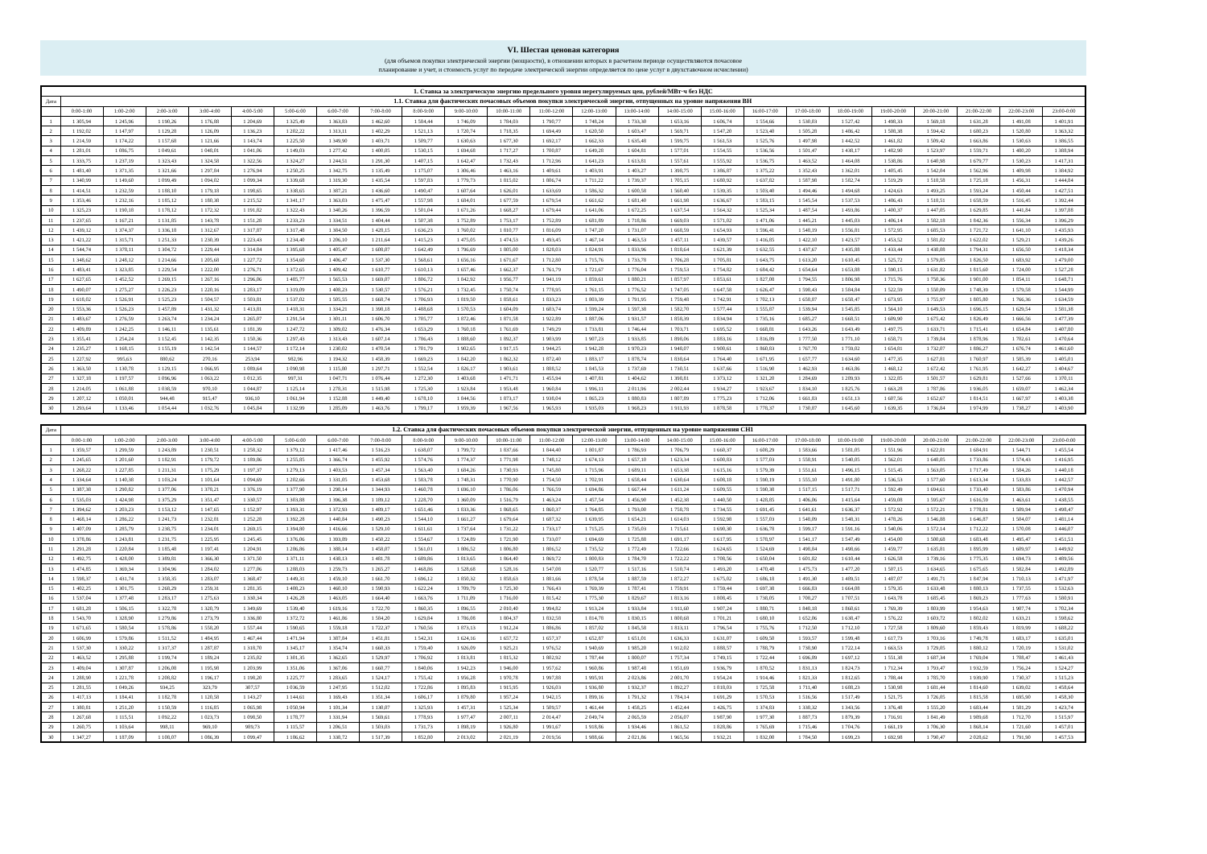VI. Шестая ценовая категория
(для объемов покупки электрической энергии (мощности), в отношении которых в расчетном периоде осуществляются почасовое
планирование и учет, и стоимость услуг по передаче электрической энергии определяется по цене услуг в двухставочном исчислении)
| 1. Ставка за электрическую энергию предельного уровня нерегулируемых цен, рублей/МВт·ч без НДС | | | | | | | | | | | | | | | | | | | | | | | | |
| --- | --- | --- | --- | --- | --- | --- | --- | --- | --- | --- | --- | --- | --- | --- | --- | --- | --- | --- | --- | --- | --- | --- | --- | --- |
| Дата | 1.1. Ставка для фактических почасовых объемов покупки электрической энергии, отпущенных на уровне напряжения ВН | | | | | | | | | | | | | | | | | | | | | | | |
| | 0:00-1:00 | 1:00-2:00 | 2:00-3:00 | 3:00-4:00 | 4:00-5:00 | 5:00-6:00 | 6:00-7:00 | 7:00-8:00 | 8:00-9:00 | 9:00-10:00 | 10:00-11:00 | 11:00-12:00 | 12:00-13:00 | 13:00-14:00 | 14:00-15:00 | 15:00-16:00 | 16:00-17:00 | 17:00-18:00 | 18:00-19:00 | 19:00-20:00 | 20:00-21:00 | 21:00-22:00 | 22:00-23:00 | 23:00-0:00 |
| 1 | 1 305,94 | 1 245,96 | 1 190,26 | 1 176,88 | 1 204,69 | 1 325,49 | 1 363,83 | 1 462,60 | 1 584,44 | 1 746,09 | 1 784,03 | 1 790,77 | 1 748,24 | 1 733,30 | 1 653,16 | 1 606,74 | 1 554,66 | 1 530,03 | 1 527,42 | 1 498,33 | 1 569,18 | 1 631,28 | 1 491,08 | 1 401,91 |
| 2 | 1 192,02 | 1 147,97 | 1 129,28 | 1 126,09 | 1 136,23 | 1 202,22 | 1 313,11 | 1 402,29 | 1 521,13 | 1 720,74 | 1 718,35 | 1 694,49 | 1 620,50 | 1 603,47 | 1 569,71 | 1 547,20 | 1 523,40 | 1 505,28 | 1 486,42 | 1 508,38 | 1 594,42 | 1 680,23 | 1 520,80 | 1 363,32 |
| 3 | 1 214,59 | 1 174,22 | 1 157,68 | 1 121,66 | 1 143,74 | 1 225,50 | 1 349,90 | 1 403,71 | 1 509,77 | 1 630,63 | 1 677,30 | 1 692,17 | 1 662,33 | 1 635,48 | 1 599,75 | 1 561,53 | 1 525,76 | 1 497,98 | 1 442,52 | 1 461,82 | 1 509,42 | 1 663,86 | 1 530,63 | 1 386,55 |
| 4 | 1 281,01 | 1 086,75 | 1 049,61 | 1 048,01 | 1 041,06 | 1 149,03 | 1 277,42 | 1 400,05 | 1 530,15 | 1 694,68 | 1 717,27 | 1 700,87 | 1 649,28 | 1 604,81 | 1 577,01 | 1 554,55 | 1 536,56 | 1 501,47 | 1 438,17 | 1 482,90 | 1 523,97 | 1 559,71 | 1 480,20 | 1 388,94 |
| 5 | 1 333,75 | 1 237,19 | 1 323,43 | 1 324,58 | 1 322,56 | 1 324,27 | 1 244,51 | 1 291,30 | 1 407,15 | 1 642,47 | 1 732,43 | 1 712,96 | 1 641,23 | 1 613,81 | 1 557,61 | 1 555,92 | 1 536,75 | 1 463,52 | 1 464,08 | 1 538,86 | 1 640,98 | 1 679,77 | 1 530,23 | 1 417,31 |
| 6 | 1 481,40 | 1 371,35 | 1 321,66 | 1 297,84 | 1 276,94 | 1 250,25 | 1 342,75 | 1 135,49 | 1 175,07 | 1 306,46 | 1 463,16 | 1 409,61 | 1 403,91 | 1 403,27 | 1 398,75 | 1 386,87 | 1 375,22 | 1 352,43 | 1 362,01 | 1 405,45 | 1 542,04 | 1 562,96 | 1 409,98 | 1 384,92 |
| 7 | 1 340,99 | 1 149,60 | 1 099,49 | 1 094,02 | 1 099,34 | 1 339,68 | 1 319,30 | 1 435,54 | 1 597,83 | 1 779,73 | 1 815,02 | 1 806,74 | 1 711,22 | 1 739,37 | 1 705,15 | 1 680,92 | 1 637,82 | 1 587,98 | 1 582,74 | 1 519,29 | 1 518,58 | 1 725,18 | 1 456,31 | 1 444,84 |
| 8 | 1 414,51 | 1 232,59 | 1 188,10 | 1 179,18 | 1 198,65 | 1 338,65 | 1 387,21 | 1 436,60 | 1 490,47 | 1 607,64 | 1 626,01 | 1 633,69 | 1 586,32 | 1 600,58 | 1 560,40 | 1 539,35 | 1 503,40 | 1 494,46 | 1 494,68 | 1 424,63 | 1 493,25 | 1 593,24 | 1 450,44 | 1 427,51 |
| 9 | 1 353,46 | 1 232,16 | 1 185,12 | 1 180,38 | 1 215,52 | 1 341,17 | 1 363,03 | 1 475,47 | 1 557,98 | 1 684,01 | 1 677,59 | 1 679,54 | 1 661,62 | 1 681,40 | 1 661,98 | 1 636,67 | 1 583,15 | 1 545,54 | 1 537,53 | 1 486,43 | 1 518,51 | 1 658,59 | 1 516,45 | 1 392,44 |
| 10 | 1 325,23 | 1 190,18 | 1 178,12 | 1 172,32 | 1 191,82 | 1 322,43 | 1 340,26 | 1 396,59 | 1 501,04 | 1 671,26 | 1 668,27 | 1 679,44 | 1 641,06 | 1 672,25 | 1 637,54 | 1 564,32 | 1 525,34 | 1 487,54 | 1 493,86 | 1 400,37 | 1 447,05 | 1 629,85 | 1 441,84 | 1 397,88 |
| 11 | 1 237,65 | 1 167,21 | 1 131,85 | 1 143,78 | 1 151,28 | 1 233,23 | 1 334,51 | 1 404,44 | 1 507,38 | 1 752,89 | 1 753,17 | 1 752,89 | 1 681,89 | 1 718,86 | 1 669,03 | 1 571,02 | 1 471,06 | 1 445,21 | 1 445,03 | 1 406,14 | 1 582,18 | 1 842,36 | 1 556,34 | 1 396,29 |
| 12 | 1 439,12 | 1 374,37 | 1 336,18 | 1 312,67 | 1 317,87 | 1 317,48 | 1 384,50 | 1 428,15 | 1 636,23 | 1 760,02 | 1 810,77 | 1 816,09 | 1 747,20 | 1 731,07 | 1 668,59 | 1 654,93 | 1 596,41 | 1 548,19 | 1 556,81 | 1 572,95 | 1 685,53 | 1 721,72 | 1 641,10 | 1 435,93 |
| 13 | 1 421,22 | 1 315,71 | 1 251,33 | 1 230,39 | 1 223,43 | 1 234,40 | 1 206,10 | 1 211,64 | 1 415,23 | 1 475,05 | 1 474,53 | 1 493,45 | 1 467,14 | 1 463,53 | 1 457,11 | 1 439,57 | 1 416,85 | 1 422,10 | 1 423,57 | 1 453,52 | 1 581,02 | 1 622,02 | 1 529,21 | 1 439,26 |
| 14 | 1 544,74 | 1 378,11 | 1 304,72 | 1 229,44 | 1 314,84 | 1 395,68 | 1 405,47 | 1 608,07 | 1 642,49 | 1 796,69 | 1 805,00 | 1 828,03 | 1 824,91 | 1 833,96 | 1 818,64 | 1 621,39 | 1 632,55 | 1 437,67 | 1 435,88 | 1 433,44 | 1 438,08 | 1 794,31 | 1 656,50 | 1 418,34 |
| 15 | 1 348,62 | 1 248,12 | 1 214,66 | 1 205,68 | 1 227,72 | 1 354,60 | 1 406,47 | 1 537,30 | 1 568,61 | 1 656,16 | 1 671,67 | 1 712,80 | 1 715,76 | 1 733,78 | 1 706,28 | 1 705,81 | 1 643,75 | 1 613,20 | 1 610,45 | 1 525,72 | 1 579,85 | 1 826,50 | 1 683,92 | 1 479,00 |
| 16 | 1 483,41 | 1 323,85 | 1 229,54 | 1 222,00 | 1 276,71 | 1 372,65 | 1 409,42 | 1 610,77 | 1 610,13 | 1 657,46 | 1 662,37 | 1 761,79 | 1 721,67 | 1 776,04 | 1 759,53 | 1 754,82 | 1 684,42 | 1 654,64 | 1 653,88 | 1 590,15 | 1 631,82 | 1 815,60 | 1 724,00 | 1 527,28 |
| 17 | 1 627,65 | 1 452,52 | 1 269,15 | 1 267,16 | 1 296,06 | 1 485,77 | 1 565,53 | 1 669,07 | 1 806,72 | 1 842,92 | 1 956,77 | 1 941,19 | 1 859,61 | 1 880,21 | 1 857,97 | 1 853,61 | 1 827,08 | 1 794,55 | 1 806,98 | 1 715,76 | 1 750,36 | 1 901,00 | 1 854,11 | 1 648,71 |
| 18 | 1 490,07 | 1 275,27 | 1 226,23 | 1 220,16 | 1 283,17 | 1 319,09 | 1 408,23 | 1 530,57 | 1 576,21 | 1 732,45 | 1 750,74 | 1 778,95 | 1 761,15 | 1 776,52 | 1 747,05 | 1 647,58 | 1 626,47 | 1 598,43 | 1 584,84 | 1 522,59 | 1 550,09 | 1 748,39 | 1 579,58 | 1 544,99 |
| 19 | 1 618,02 | 1 526,91 | 1 525,23 | 1 504,57 | 1 503,81 | 1 537,02 | 1 505,55 | 1 668,74 | 1 706,93 | 1 819,50 | 1 858,61 | 1 833,23 | 1 803,39 | 1 791,95 | 1 759,48 | 1 742,91 | 1 702,13 | 1 658,87 | 1 658,47 | 1 673,95 | 1 755,97 | 1 805,80 | 1 766,36 | 1 634,59 |
| 20 | 1 553,36 | 1 526,23 | 1 457,89 | 1 431,32 | 1 413,81 | 1 418,31 | 1 334,21 | 1 398,18 | 1 488,68 | 1 570,53 | 1 604,09 | 1 603,74 | 1 599,24 | 1 597,38 | 1 582,70 | 1 577,44 | 1 555,87 | 1 539,94 | 1 545,85 | 1 564,10 | 1 649,53 | 1 696,15 | 1 629,54 | 1 581,38 |
| 21 | 1 483,67 | 1 276,59 | 1 263,74 | 1 234,24 | 1 265,07 | 1 291,54 | 1 301,11 | 1 606,70 | 1 705,77 | 1 872,46 | 1 871,58 | 1 922,89 | 1 887,06 | 1 931,57 | 1 858,39 | 1 834,94 | 1 735,16 | 1 685,27 | 1 668,51 | 1 609,90 | 1 675,42 | 1 826,49 | 1 666,56 | 1 477,39 |
| 22 | 1 409,89 | 1 242,25 | 1 146,11 | 1 135,61 | 1 181,39 | 1 247,72 | 1 309,02 | 1 476,34 | 1 653,29 | 1 760,18 | 1 761,69 | 1 749,29 | 1 733,81 | 1 746,44 | 1 703,71 | 1 695,52 | 1 668,81 | 1 643,26 | 1 643,49 | 1 497,75 | 1 633,71 | 1 715,41 | 1 654,84 | 1 407,80 |
| 23 | 1 355,41 | 1 254,24 | 1 152,45 | 1 142,35 | 1 150,36 | 1 297,43 | 1 313,43 | 1 607,14 | 1 786,43 | 1 888,60 | 1 892,37 | 1 903,99 | 1 907,23 | 1 933,85 | 1 898,06 | 1 883,16 | 1 816,89 | 1 777,50 | 1 771,10 | 1 658,71 | 1 739,84 | 1 878,96 | 1 702,61 | 1 470,64 |
| 24 | 1 235,27 | 1 168,15 | 1 155,19 | 1 142,54 | 1 144,57 | 1 172,14 | 1 230,02 | 1 470,54 | 1 701,79 | 1 902,65 | 1 917,15 | 1 944,25 | 1 942,28 | 1 970,23 | 1 948,07 | 1 900,61 | 1 860,83 | 1 767,70 | 1 759,02 | 1 654,81 | 1 732,07 | 1 886,27 | 1 676,74 | 1 461,60 |
| 25 | 1 227,92 | 995,63 | 880,62 | 270,16 | 253,94 | 982,96 | 1 194,32 | 1 458,39 | 1 669,23 | 1 842,20 | 1 862,32 | 1 872,40 | 1 883,17 | 1 878,74 | 1 838,64 | 1 764,40 | 1 671,95 | 1 657,77 | 1 634,60 | 1 477,35 | 1 627,81 | 1 760,97 | 1 585,39 | 1 405,01 |
| 26 | 1 363,50 | 1 130,78 | 1 129,15 | 1 066,95 | 1 089,64 | 1 090,98 | 1 115,80 | 1 297,71 | 1 552,54 | 1 826,17 | 1 903,61 | 1 888,52 | 1 845,53 | 1 737,69 | 1 730,51 | 1 637,66 | 1 516,90 | 1 462,93 | 1 463,86 | 1 468,12 | 1 672,42 | 1 761,95 | 1 642,27 | 1 404,67 |
| 27 | 1 327,18 | 1 197,57 | 1 096,96 | 1 063,22 | 1 012,35 | 997,31 | 1 047,71 | 1 076,44 | 1 272,30 | 1 403,68 | 1 471,71 | 1 455,94 | 1 407,81 | 1 404,62 | 1 398,81 | 1 373,12 | 1 321,20 | 1 284,69 | 1 289,93 | 1 322,85 | 1 501,57 | 1 629,81 | 1 527,66 | 1 370,11 |
| 28 | 1 214,05 | 1 061,88 | 1 038,59 | 970,10 | 1 044,87 | 1 125,14 | 1 278,31 | 1 515,98 | 1 725,30 | 1 923,84 | 1 953,48 | 1 960,84 | 1 996,11 | 2 011,96 | 2 002,44 | 1 934,27 | 1 923,67 | 1 834,10 | 1 825,76 | 1 663,28 | 1 787,86 | 1 936,05 | 1 659,07 | 1 462,34 |
| 29 | 1 207,12 | 1 050,01 | 944,48 | 915,47 | 936,10 | 1 061,94 | 1 152,88 | 1 449,40 | 1 678,10 | 1 844,56 | 1 873,17 | 1 938,04 | 1 865,23 | 1 880,83 | 1 807,89 | 1 775,23 | 1 712,06 | 1 661,83 | 1 651,13 | 1 607,56 | 1 652,67 | 1 814,51 | 1 667,97 | 1 403,38 |
| 30 | 1 293,64 | 1 133,46 | 1 054,44 | 1 032,76 | 1 045,84 | 1 132,99 | 1 285,09 | 1 463,76 | 1 799,17 | 1 959,39 | 1 967,56 | 1 965,93 | 1 935,03 | 1 968,23 | 1 911,93 | 1 878,58 | 1 778,37 | 1 730,87 | 1 645,60 | 1 639,35 | 1 736,84 | 1 974,99 | 1 738,27 | 1 403,90 |
| Дата | 1.2. Ставка для фактических почасовых объемов покупки электрической энергии, отпущенных на уровне напряжения СН1 | | | | | | | | | | | | | | | | | | | | | | | |
| --- | --- | --- | --- | --- | --- | --- | --- | --- | --- | --- | --- | --- | --- | --- | --- | --- | --- | --- | --- | --- | --- | --- | --- | --- |
| | 0:00-1:00 | 1:00-2:00 | 2:00-3:00 | 3:00-4:00 | 4:00-5:00 | 5:00-6:00 | 6:00-7:00 | 7:00-8:00 | 8:00-9:00 | 9:00-10:00 | 10:00-11:00 | 11:00-12:00 | 12:00-13:00 | 13:00-14:00 | 14:00-15:00 | 15:00-16:00 | 16:00-17:00 | 17:00-18:00 | 18:00-19:00 | 19:00-20:00 | 20:00-21:00 | 21:00-22:00 | 22:00-23:00 | 23:00-0:00 |
| 1 | 1 359,57 | 1 299,59 | 1 243,89 | 1 230,51 | 1 258,32 | 1 379,12 | 1 417,46 | 1 516,23 | 1 638,07 | 1 799,72 | 1 837,66 | 1 844,40 | 1 801,87 | 1 786,93 | 1 706,79 | 1 660,37 | 1 608,29 | 1 583,66 | 1 581,05 | 1 551,96 | 1 622,81 | 1 684,91 | 1 544,71 | 1 455,54 |
| 2 | 1 245,65 | 1 201,60 | 1 182,91 | 1 179,72 | 1 189,86 | 1 255,85 | 1 366,74 | 1 455,92 | 1 574,76 | 1 774,37 | 1 771,98 | 1 748,12 | 1 674,13 | 1 657,10 | 1 623,34 | 1 600,83 | 1 577,03 | 1 558,91 | 1 540,05 | 1 562,01 | 1 648,05 | 1 733,86 | 1 574,43 | 1 416,95 |
| 3 | 1 268,22 | 1 227,85 | 1 211,31 | 1 175,29 | 1 197,37 | 1 279,13 | 1 403,53 | 1 457,34 | 1 563,40 | 1 684,26 | 1 730,93 | 1 745,80 | 1 715,96 | 1 689,11 | 1 653,38 | 1 615,16 | 1 579,39 | 1 551,61 | 1 496,15 | 1 515,45 | 1 563,05 | 1 717,49 | 1 584,26 | 1 440,18 |
| 4 | 1 334,64 | 1 140,38 | 1 103,24 | 1 101,64 | 1 094,69 | 1 202,66 | 1 331,05 | 1 453,68 | 1 583,78 | 1 748,31 | 1 770,90 | 1 754,50 | 1 702,91 | 1 658,44 | 1 630,64 | 1 608,18 | 1 590,19 | 1 555,10 | 1 491,80 | 1 536,53 | 1 577,60 | 1 613,34 | 1 533,83 | 1 442,57 |
| 5 | 1 387,38 | 1 290,82 | 1 377,06 | 1 378,21 | 1 376,19 | 1 377,90 | 1 298,14 | 1 344,93 | 1 460,78 | 1 696,10 | 1 786,06 | 1 766,59 | 1 694,86 | 1 667,44 | 1 611,24 | 1 609,55 | 1 590,38 | 1 517,15 | 1 517,71 | 1 592,49 | 1 694,61 | 1 733,40 | 1 583,86 | 1 470,94 |
| 6 | 1 535,03 | 1 424,98 | 1 375,29 | 1 351,47 | 1 330,57 | 1 303,88 | 1 396,38 | 1 189,12 | 1 228,70 | 1 360,09 | 1 516,79 | 1 463,24 | 1 457,54 | 1 456,90 | 1 452,38 | 1 440,50 | 1 428,85 | 1 406,06 | 1 415,64 | 1 459,08 | 1 595,67 | 1 616,59 | 1 463,61 | 1 438,55 |
| 7 | 1 394,62 | 1 203,23 | 1 153,12 | 1 147,65 | 1 152,97 | 1 393,31 | 1 372,93 | 1 489,17 | 1 651,46 | 1 833,36 | 1 868,65 | 1 860,37 | 1 764,85 | 1 793,00 | 1 758,78 | 1 734,55 | 1 691,45 | 1 641,61 | 1 636,37 | 1 572,92 | 1 572,21 | 1 778,81 | 1 509,94 | 1 498,47 |
| 8 | 1 468,14 | 1 286,22 | 1 241,73 | 1 232,81 | 1 252,28 | 1 392,28 | 1 440,84 | 1 490,23 | 1 544,10 | 1 661,27 | 1 679,64 | 1 687,32 | 1 639,95 | 1 654,21 | 1 614,03 | 1 592,98 | 1 557,03 | 1 548,09 | 1 548,31 | 1 478,26 | 1 546,88 | 1 646,87 | 1 504,07 | 1 481,14 |
| 9 | 1 407,09 | 1 285,79 | 1 238,75 | 1 234,01 | 1 269,15 | 1 394,80 | 1 416,66 | 1 529,10 | 1 611,61 | 1 737,64 | 1 731,22 | 1 733,17 | 1 715,25 | 1 735,03 | 1 715,61 | 1 690,30 | 1 636,78 | 1 599,17 | 1 591,16 | 1 540,06 | 1 572,14 | 1 712,22 | 1 570,08 | 1 446,07 |
| 10 | 1 378,86 | 1 243,81 | 1 231,75 | 1 225,95 | 1 245,45 | 1 376,06 | 1 393,89 | 1 450,22 | 1 554,67 | 1 724,89 | 1 721,90 | 1 733,07 | 1 694,69 | 1 725,88 | 1 691,17 | 1 617,95 | 1 578,97 | 1 541,17 | 1 547,49 | 1 454,00 | 1 500,68 | 1 683,48 | 1 495,47 | 1 451,51 |
| 11 | 1 291,28 | 1 220,84 | 1 185,48 | 1 197,41 | 1 204,91 | 1 286,86 | 1 388,14 | 1 458,07 | 1 561,01 | 1 806,52 | 1 806,80 | 1 806,52 | 1 735,52 | 1 772,49 | 1 722,66 | 1 624,65 | 1 524,69 | 1 498,84 | 1 498,66 | 1 459,77 | 1 635,81 | 1 895,99 | 1 609,97 | 1 449,92 |
| 12 | 1 492,75 | 1 428,00 | 1 389,81 | 1 366,30 | 1 371,50 | 1 371,11 | 1 438,13 | 1 481,78 | 1 689,86 | 1 813,65 | 1 864,40 | 1 869,72 | 1 800,83 | 1 784,70 | 1 722,22 | 1 708,56 | 1 650,04 | 1 601,82 | 1 610,44 | 1 626,58 | 1 739,16 | 1 775,35 | 1 694,73 | 1 489,56 |
| 13 | 1 474,85 | 1 369,34 | 1 304,96 | 1 284,02 | 1 277,06 | 1 288,03 | 1 259,73 | 1 265,27 | 1 468,86 | 1 528,68 | 1 528,16 | 1 547,08 | 1 520,77 | 1 517,16 | 1 510,74 | 1 493,20 | 1 470,48 | 1 475,73 | 1 477,20 | 1 507,15 | 1 634,65 | 1 675,65 | 1 582,84 | 1 492,89 |
| 14 | 1 598,37 | 1 431,74 | 1 358,35 | 1 283,07 | 1 368,47 | 1 449,31 | 1 459,10 | 1 661,70 | 1 696,12 | 1 850,32 | 1 858,63 | 1 881,66 | 1 878,54 | 1 887,59 | 1 872,27 | 1 675,02 | 1 686,18 | 1 491,30 | 1 489,51 | 1 487,07 | 1 491,71 | 1 847,94 | 1 710,13 | 1 471,97 |
| 15 | 1 402,25 | 1 301,75 | 1 268,29 | 1 259,31 | 1 281,35 | 1 408,23 | 1 460,10 | 1 590,93 | 1 622,24 | 1 709,79 | 1 725,30 | 1 766,43 | 1 769,39 | 1 787,41 | 1 759,91 | 1 759,44 | 1 697,38 | 1 666,83 | 1 664,08 | 1 579,35 | 1 633,48 | 1 880,13 | 1 737,55 | 1 532,63 |
| 16 | 1 537,04 | 1 377,48 | 1 283,17 | 1 275,63 | 1 330,34 | 1 426,28 | 1 463,05 | 1 664,40 | 1 663,76 | 1 711,09 | 1 716,00 | 1 815,42 | 1 775,30 | 1 829,67 | 1 813,16 | 1 808,45 | 1 738,05 | 1 708,27 | 1 707,51 | 1 643,78 | 1 685,45 | 1 869,23 | 1 777,63 | 1 580,91 |
| 17 | 1 681,28 | 1 506,15 | 1 322,78 | 1 320,79 | 1 349,69 | 1 539,40 | 1 619,16 | 1 722,70 | 1 860,35 | 1 896,55 | 2 010,40 | 1 994,82 | 1 913,24 | 1 933,84 | 1 911,60 | 1 907,24 | 1 880,71 | 1 848,18 | 1 860,61 | 1 769,39 | 1 803,99 | 1 954,63 | 1 907,74 | 1 702,34 |
| 18 | 1 543,70 | 1 328,90 | 1 279,86 | 1 273,79 | 1 336,80 | 1 372,72 | 1 461,86 | 1 584,20 | 1 629,84 | 1 786,08 | 1 804,37 | 1 832,58 | 1 814,78 | 1 830,15 | 1 800,68 | 1 701,21 | 1 680,10 | 1 652,06 | 1 638,47 | 1 576,22 | 1 603,72 | 1 802,02 | 1 633,21 | 1 598,62 |
| 19 | 1 671,65 | 1 580,54 | 1 578,86 | 1 558,20 | 1 557,44 | 1 590,65 | 1 559,18 | 1 722,37 | 1 760,56 | 1 873,13 | 1 912,24 | 1 886,86 | 1 857,02 | 1 845,58 | 1 813,11 | 1 796,54 | 1 755,76 | 1 712,50 | 1 712,10 | 1 727,58 | 1 809,60 | 1 859,43 | 1 819,99 | 1 688,22 |
| 20 | 1 606,99 | 1 579,86 | 1 511,52 | 1 484,95 | 1 467,44 | 1 471,94 | 1 387,84 | 1 451,81 | 1 542,31 | 1 624,16 | 1 657,72 | 1 657,37 | 1 652,87 | 1 651,01 | 1 636,33 | 1 631,07 | 1 609,50 | 1 593,57 | 1 599,48 | 1 617,73 | 1 703,16 | 1 749,78 | 1 683,17 | 1 635,01 |
| 21 | 1 537,30 | 1 330,22 | 1 317,37 | 1 287,87 | 1 318,70 | 1 345,17 | 1 354,74 | 1 660,33 | 1 759,40 | 1 926,09 | 1 925,21 | 1 976,52 | 1 940,69 | 1 985,20 | 1 912,02 | 1 888,57 | 1 788,79 | 1 738,90 | 1 722,14 | 1 663,53 | 1 729,05 | 1 880,12 | 1 720,19 | 1 531,02 |
| 22 | 1 463,52 | 1 295,88 | 1 199,74 | 1 189,24 | 1 235,02 | 1 301,35 | 1 362,65 | 1 529,97 | 1 706,92 | 1 813,81 | 1 815,32 | 1 802,92 | 1 787,44 | 1 800,07 | 1 757,34 | 1 749,15 | 1 722,44 | 1 696,89 | 1 697,12 | 1 551,38 | 1 687,34 | 1 769,04 | 1 708,47 | 1 461,43 |
| 23 | 1 409,04 | 1 307,87 | 1 206,08 | 1 195,98 | 1 203,99 | 1 351,06 | 1 367,06 | 1 660,77 | 1 840,06 | 1 942,23 | 1 946,00 | 1 957,62 | 1 960,86 | 1 987,48 | 1 951,69 | 1 936,79 | 1 870,52 | 1 831,13 | 1 824,73 | 1 712,34 | 1 793,47 | 1 932,59 | 1 756,24 | 1 524,27 |
| 24 | 1 288,90 | 1 221,78 | 1 208,82 | 1 196,17 | 1 198,20 | 1 225,77 | 1 283,65 | 1 524,17 | 1 755,42 | 1 956,28 | 1 970,78 | 1 997,88 | 1 995,91 | 2 023,86 | 2 001,70 | 1 954,24 | 1 914,46 | 1 821,33 | 1 812,65 | 1 708,44 | 1 785,70 | 1 939,90 | 1 730,37 | 1 515,23 |
| 25 | 1 281,55 | 1 049,26 | 934,25 | 323,79 | 307,57 | 1 036,59 | 1 247,95 | 1 512,02 | 1 722,86 | 1 895,83 | 1 915,95 | 1 926,03 | 1 936,80 | 1 932,37 | 1 892,27 | 1 818,03 | 1 725,58 | 1 711,40 | 1 688,23 | 1 530,98 | 1 681,44 | 1 814,60 | 1 639,02 | 1 458,64 |
| 26 | 1 417,13 | 1 184,41 | 1 182,78 | 1 120,58 | 1 143,27 | 1 144,61 | 1 169,43 | 1 351,34 | 1 606,17 | 1 879,80 | 1 957,24 | 1 942,15 | 1 899,16 | 1 791,32 | 1 784,14 | 1 691,29 | 1 570,53 | 1 516,56 | 1 517,49 | 1 521,75 | 1 726,05 | 1 815,58 | 1 695,90 | 1 458,30 |
| 27 | 1 380,81 | 1 251,20 | 1 150,59 | 1 116,85 | 1 065,98 | 1 050,94 | 1 101,34 | 1 130,07 | 1 325,93 | 1 457,31 | 1 525,34 | 1 509,57 | 1 461,44 | 1 458,25 | 1 452,44 | 1 426,75 | 1 374,83 | 1 338,32 | 1 343,56 | 1 376,48 | 1 555,20 | 1 683,44 | 1 581,29 | 1 423,74 |
| 28 | 1 267,68 | 1 115,51 | 1 092,22 | 1 023,73 | 1 098,50 | 1 178,77 | 1 331,94 | 1 569,61 | 1 778,93 | 1 977,47 | 2 007,11 | 2 014,47 | 2 049,74 | 2 065,59 | 2 056,07 | 1 987,90 | 1 977,30 | 1 887,73 | 1 879,39 | 1 716,91 | 1 841,49 | 1 989,68 | 1 712,70 | 1 515,97 |
| 29 | 1 260,75 | 1 103,64 | 998,11 | 969,10 | 989,73 | 1 115,57 | 1 206,51 | 1 503,03 | 1 731,73 | 1 898,19 | 1 926,80 | 1 991,67 | 1 918,86 | 1 934,46 | 1 861,52 | 1 828,86 | 1 765,69 | 1 715,46 | 1 704,76 | 1 661,19 | 1 706,30 | 1 868,14 | 1 721,60 | 1 457,01 |
| 30 | 1 347,27 | 1 187,09 | 1 108,07 | 1 086,39 | 1 099,47 | 1 186,62 | 1 338,72 | 1 517,39 | 1 852,80 | 2 013,02 | 2 021,19 | 2 019,56 | 1 988,66 | 2 021,86 | 1 965,56 | 1 932,21 | 1 832,00 | 1 784,50 | 1 699,23 | 1 692,98 | 1 790,47 | 2 028,62 | 1 791,90 | 1 457,53 |